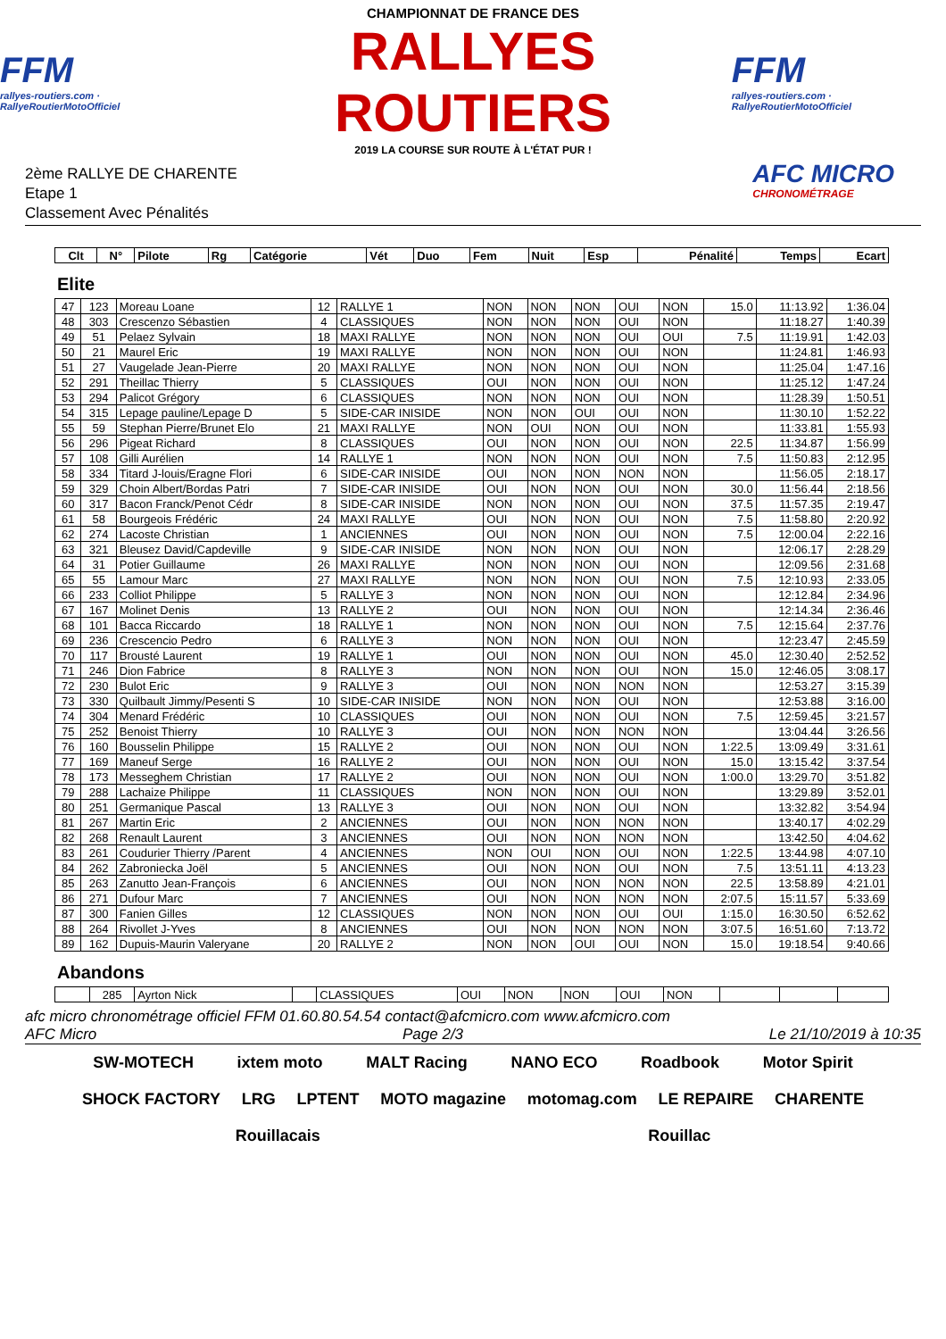FFM
rallyes-routiers.com · RallyeRoutierMotoOfficiel
CHAMPIONNAT DE FRANCE DES
RALLYES ROUTIERS
2019 LA COURSE SUR ROUTE À L'ÉTAT PUR !
FFM
rallyes-routiers.com · RallyeRoutierMotoOfficiel
2ème RALLYE DE CHARENTE
Etape 1
Classement Avec Pénalités
AFC MICRO
CHRONOMÉTRAGE
| Clt | N° | Pilote | Rg | Catégorie | Vét | Duo | Fem | Nuit | Esp | Pénalité | Temps | Ecart |
| --- | --- | --- | --- | --- | --- | --- | --- | --- | --- | --- | --- | --- |
Elite
| 47 | 123 | Moreau Loane | 12 | RALLYE 1 | NON | NON | NON | OUI | NON | 15.0 | 11:13.92 | 1:36.04 |
| 48 | 303 | Crescenzo Sébastien | 4 | CLASSIQUES | NON | NON | NON | OUI | NON | | 11:18.27 | 1:40.39 |
| 49 | 51 | Pelaez Sylvain | 18 | MAXI RALLYE | NON | NON | NON | OUI | OUI | 7.5 | 11:19.91 | 1:42.03 |
| 50 | 21 | Maurel Eric | 19 | MAXI RALLYE | NON | NON | NON | OUI | NON | | 11:24.81 | 1:46.93 |
| 51 | 27 | Vaugelade Jean-Pierre | 20 | MAXI RALLYE | NON | NON | NON | OUI | NON | | 11:25.04 | 1:47.16 |
| 52 | 291 | Theillac Thierry | 5 | CLASSIQUES | OUI | NON | NON | OUI | NON | | 11:25.12 | 1:47.24 |
| 53 | 294 | Palicot Grégory | 6 | CLASSIQUES | NON | NON | NON | OUI | NON | | 11:28.39 | 1:50.51 |
| 54 | 315 | Lepage pauline/Lepage D | 5 | SIDE-CAR INISIDE | NON | NON | OUI | OUI | NON | | 11:30.10 | 1:52.22 |
| 55 | 59 | Stephan Pierre/Brunet Elo | 21 | MAXI RALLYE | NON | OUI | NON | OUI | NON | | 11:33.81 | 1:55.93 |
| 56 | 296 | Pigeat Richard | 8 | CLASSIQUES | OUI | NON | NON | OUI | NON | 22.5 | 11:34.87 | 1:56.99 |
| 57 | 108 | Gilli Aurélien | 14 | RALLYE 1 | NON | NON | NON | OUI | NON | 7.5 | 11:50.83 | 2:12.95 |
| 58 | 334 | Titard J-louis/Eragne Flori | 6 | SIDE-CAR INISIDE | OUI | NON | NON | NON | NON | | 11:56.05 | 2:18.17 |
| 59 | 329 | Choin Albert/Bordas Patri | 7 | SIDE-CAR INISIDE | OUI | NON | NON | OUI | NON | 30.0 | 11:56.44 | 2:18.56 |
| 60 | 317 | Bacon Franck/Penot Cédr | 8 | SIDE-CAR INISIDE | NON | NON | NON | OUI | NON | 37.5 | 11:57.35 | 2:19.47 |
| 61 | 58 | Bourgeois Frédéric | 24 | MAXI RALLYE | OUI | NON | NON | OUI | NON | 7.5 | 11:58.80 | 2:20.92 |
| 62 | 274 | Lacoste Christian | 1 | ANCIENNES | OUI | NON | NON | OUI | NON | 7.5 | 12:00.04 | 2:22.16 |
| 63 | 321 | Bleusez David/Capdeville | 9 | SIDE-CAR INISIDE | NON | NON | NON | OUI | NON | | 12:06.17 | 2:28.29 |
| 64 | 31 | Potier Guillaume | 26 | MAXI RALLYE | NON | NON | NON | OUI | NON | | 12:09.56 | 2:31.68 |
| 65 | 55 | Lamour Marc | 27 | MAXI RALLYE | NON | NON | NON | OUI | NON | 7.5 | 12:10.93 | 2:33.05 |
| 66 | 233 | Colliot Philippe | 5 | RALLYE 3 | NON | NON | NON | OUI | NON | | 12:12.84 | 2:34.96 |
| 67 | 167 | Molinet Denis | 13 | RALLYE 2 | OUI | NON | NON | OUI | NON | | 12:14.34 | 2:36.46 |
| 68 | 101 | Bacca Riccardo | 18 | RALLYE 1 | NON | NON | NON | OUI | NON | 7.5 | 12:15.64 | 2:37.76 |
| 69 | 236 | Crescencio Pedro | 6 | RALLYE 3 | NON | NON | NON | OUI | NON | | 12:23.47 | 2:45.59 |
| 70 | 117 | Brousté Laurent | 19 | RALLYE 1 | OUI | NON | NON | OUI | NON | 45.0 | 12:30.40 | 2:52.52 |
| 71 | 246 | Dion Fabrice | 8 | RALLYE 3 | NON | NON | NON | OUI | NON | 15.0 | 12:46.05 | 3:08.17 |
| 72 | 230 | Bulot Eric | 9 | RALLYE 3 | OUI | NON | NON | NON | NON | | 12:53.27 | 3:15.39 |
| 73 | 330 | Quilbault Jimmy/Pesenti S | 10 | SIDE-CAR INISIDE | NON | NON | NON | OUI | NON | | 12:53.88 | 3:16.00 |
| 74 | 304 | Menard Frédéric | 10 | CLASSIQUES | OUI | NON | NON | OUI | NON | 7.5 | 12:59.45 | 3:21.57 |
| 75 | 252 | Benoist Thierry | 10 | RALLYE 3 | OUI | NON | NON | NON | NON | | 13:04.44 | 3:26.56 |
| 76 | 160 | Bousselin Philippe | 15 | RALLYE 2 | OUI | NON | NON | OUI | NON | 1:22.5 | 13:09.49 | 3:31.61 |
| 77 | 169 | Maneuf Serge | 16 | RALLYE 2 | OUI | NON | NON | OUI | NON | 15.0 | 13:15.42 | 3:37.54 |
| 78 | 173 | Messeghem Christian | 17 | RALLYE 2 | OUI | NON | NON | OUI | NON | 1:00.0 | 13:29.70 | 3:51.82 |
| 79 | 288 | Lachaize Philippe | 11 | CLASSIQUES | NON | NON | NON | OUI | NON | | 13:29.89 | 3:52.01 |
| 80 | 251 | Germanique Pascal | 13 | RALLYE 3 | OUI | NON | NON | OUI | NON | | 13:32.82 | 3:54.94 |
| 81 | 267 | Martin Eric | 2 | ANCIENNES | OUI | NON | NON | NON | NON | | 13:40.17 | 4:02.29 |
| 82 | 268 | Renault Laurent | 3 | ANCIENNES | OUI | NON | NON | NON | NON | | 13:42.50 | 4:04.62 |
| 83 | 261 | Coudurier Thierry /Parent | 4 | ANCIENNES | NON | OUI | NON | OUI | NON | 1:22.5 | 13:44.98 | 4:07.10 |
| 84 | 262 | Zabroniecka Joël | 5 | ANCIENNES | OUI | NON | NON | OUI | NON | 7.5 | 13:51.11 | 4:13.23 |
| 85 | 263 | Zanutto Jean-François | 6 | ANCIENNES | OUI | NON | NON | NON | NON | 22.5 | 13:58.89 | 4:21.01 |
| 86 | 271 | Dufour Marc | 7 | ANCIENNES | OUI | NON | NON | NON | NON | 2:07.5 | 15:11.57 | 5:33.69 |
| 87 | 300 | Fanien Gilles | 12 | CLASSIQUES | NON | NON | NON | OUI | OUI | 1:15.0 | 16:30.50 | 6:52.62 |
| 88 | 264 | Rivollet J-Yves | 8 | ANCIENNES | OUI | NON | NON | NON | NON | 3:07.5 | 16:51.60 | 7:13.72 |
| 89 | 162 | Dupuis-Maurin Valeryane | 20 | RALLYE 2 | NON | NON | OUI | OUI | NON | 15.0 | 19:18.54 | 9:40.66 |
Abandons
| | 285 | Ayrton Nick | | CLASSIQUES | OUI | NON | NON | OUI | NON | | | |
afc micro chronométrage officiel FFM 01.60.80.54.54 contact@afcmicro.com www.afcmicro.com
AFC Micro Page 2/3 Le 21/10/2019 à 10:35
SW-MOTECH ixtem moto MALT Racing NANO ECO Roadbook Motor Spirit SHOCK FACTORY LRG LPTENT MOTO magazine motomag.com LE REPAIRE CHARENTE Rouillacais Rouillac